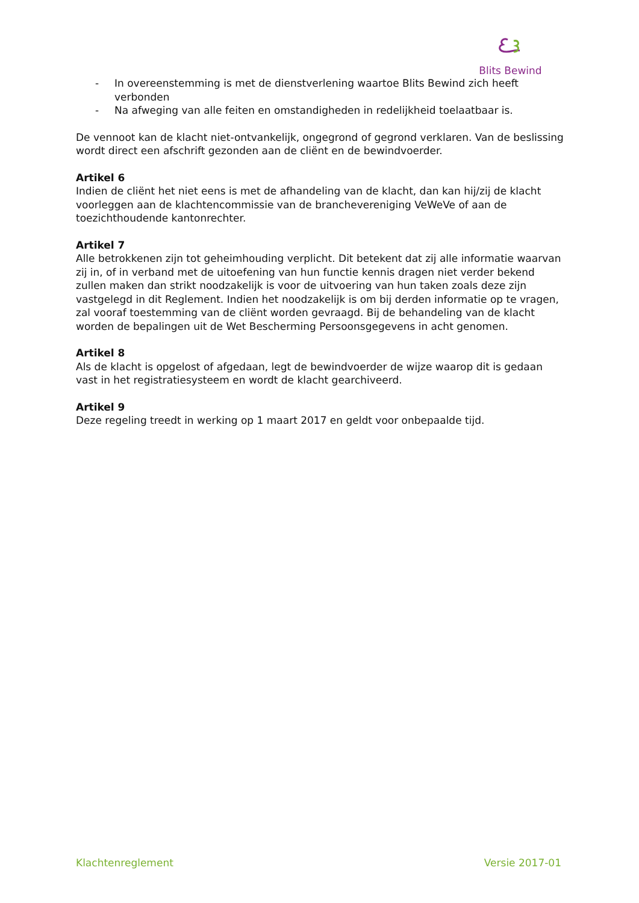Blits Bewind
- In overeenstemming is met de dienstverlening waartoe Blits Bewind zich heeft verbonden
- Na afweging van alle feiten en omstandigheden in redelijkheid toelaatbaar is.
De vennoot kan de klacht niet-ontvankelijk, ongegrond of gegrond verklaren. Van de beslissing wordt direct een afschrift gezonden aan de cliënt en de bewindvoerder.
Artikel 6
Indien de cliënt het niet eens is met de afhandeling van de klacht, dan kan hij/zij de klacht voorleggen aan de klachtencommissie van de branchevereniging VeWeVe of aan de toezichthoudende kantonrechter.
Artikel 7
Alle betrokkenen zijn tot geheimhouding verplicht. Dit betekent dat zij alle informatie waarvan zij in, of in verband met de uitoefening van hun functie kennis dragen niet verder bekend zullen maken dan strikt noodzakelijk is voor de uitvoering van hun taken zoals deze zijn vastgelegd in dit Reglement. Indien het noodzakelijk is om bij derden informatie op te vragen, zal vooraf toestemming van de cliënt worden gevraagd. Bij de behandeling van de klacht worden de bepalingen uit de Wet Bescherming Persoonsgegevens in acht genomen.
Artikel 8
Als de klacht is opgelost of afgedaan, legt de bewindvoerder de wijze waarop dit is gedaan vast in het registratiesysteem en wordt de klacht gearchiveerd.
Artikel 9
Deze regeling treedt in werking op 1 maart 2017 en geldt voor onbepaalde tijd.
Klachtenreglement Versie 2017-01